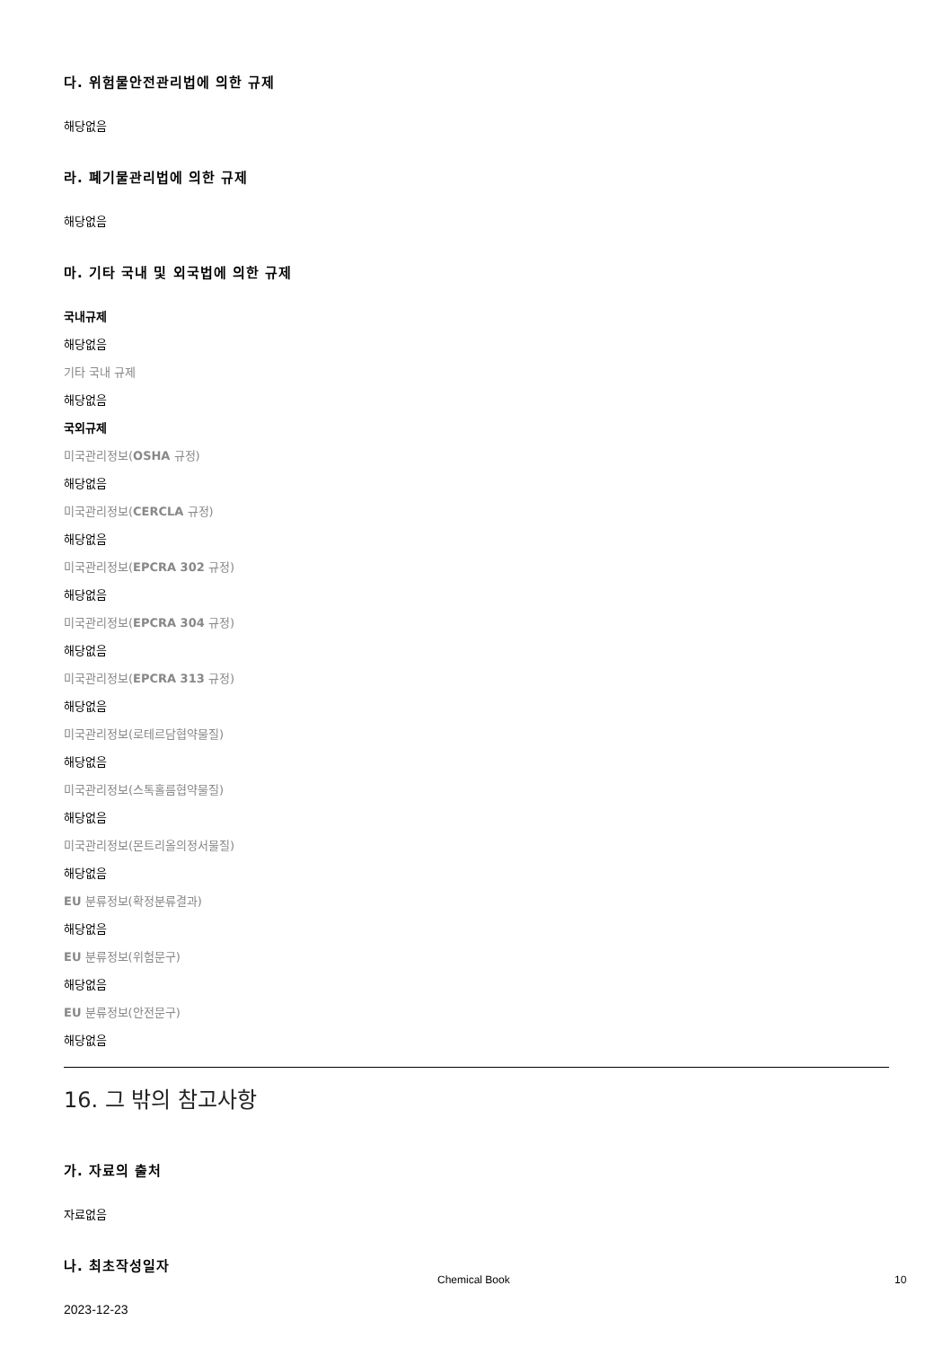다. 위험물안전관리법에 의한 규제
해당없음
라. 폐기물관리법에 의한 규제
해당없음
마. 기타 국내 및 외국법에 의한 규제
국내규제
해당없음
기타 국내 규제
해당없음
국외규제
미국관리정보(OSHA 규정)
해당없음
미국관리정보(CERCLA 규정)
해당없음
미국관리정보(EPCRA 302 규정)
해당없음
미국관리정보(EPCRA 304 규정)
해당없음
미국관리정보(EPCRA 313 규정)
해당없음
미국관리정보(로테르담협약물질)
해당없음
미국관리정보(스톡홀름협약물질)
해당없음
미국관리정보(몬트리올의정서물질)
해당없음
EU 분류정보(확정분류결과)
해당없음
EU 분류정보(위험문구)
해당없음
EU 분류정보(안전문구)
해당없음
16. 그 밖의 참고사항
가. 자료의 출처
자료없음
나. 최초작성일자
2023-12-23
Chemical Book 10